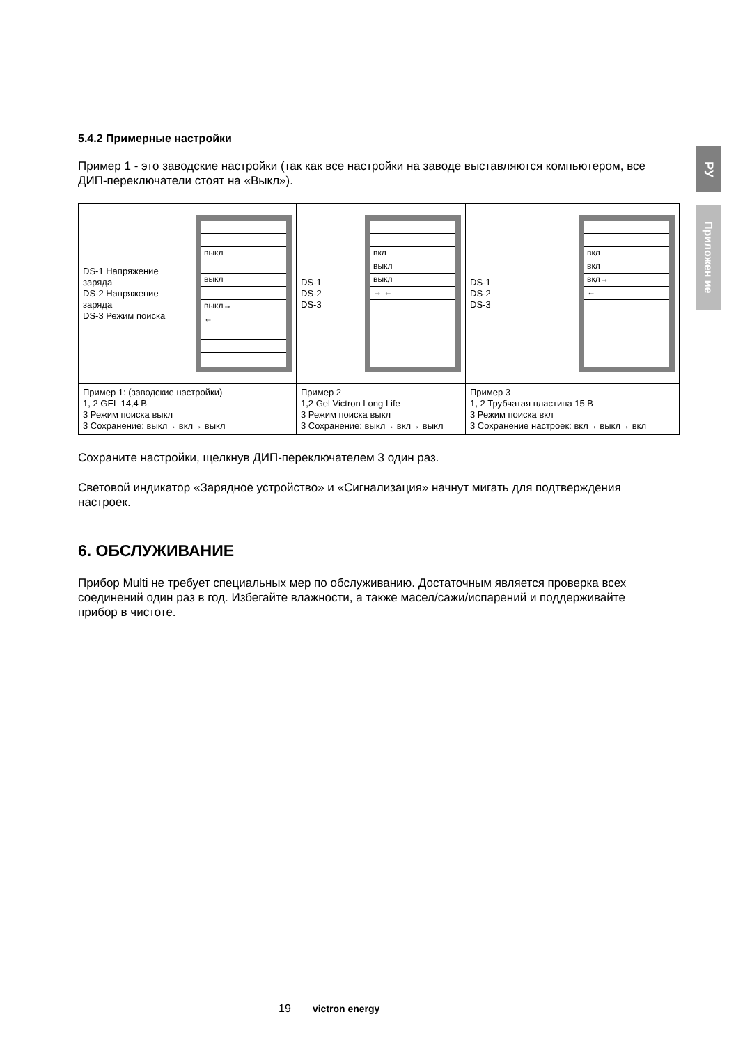РУ
Приложен ие
5.4.2 Примерные настройки
Пример 1 - это заводские настройки (так как все настройки на заводе выставляются компьютером, все ДИП-переключатели стоят на «Выкл»).
| DS-1 Напряжение заряда DS-2 Напряжение заряда DS-3 Режим поиска выкл выкл выкл→ ← | DS-1 DS-2 DS-3 вкл выкл выкл → ← | DS-1 DS-2 DS-3 вкл вкл вкл→ ← |
| Пример 1: (заводские настройки) 1, 2 GEL 14,4 В 3 Режим поиска выкл 3 Сохранение: выкл→ вкл→ выкл | Пример 2 1,2 Gel Victron Long Life 3 Режим поиска выкл 3 Сохранение: выкл→ вкл→ выкл | Пример 3 1, 2 Трубчатая пластина 15 В 3 Режим поиска вкл 3 Сохранение настроек: вкл→ выкл→ вкл |
Сохраните настройки, щелкнув ДИП-переключателем 3 один раз.
Световой индикатор «Зарядное устройство» и «Сигнализация» начнут мигать для подтверждения настроек.
6. ОБСЛУЖИВАНИЕ
Прибор Multi не требует специальных мер по обслуживанию. Достаточным является проверка всех соединений один раз в год. Избегайте влажности, а также масел/сажи/испарений и поддерживайте прибор в чистоте.
19 victron energy